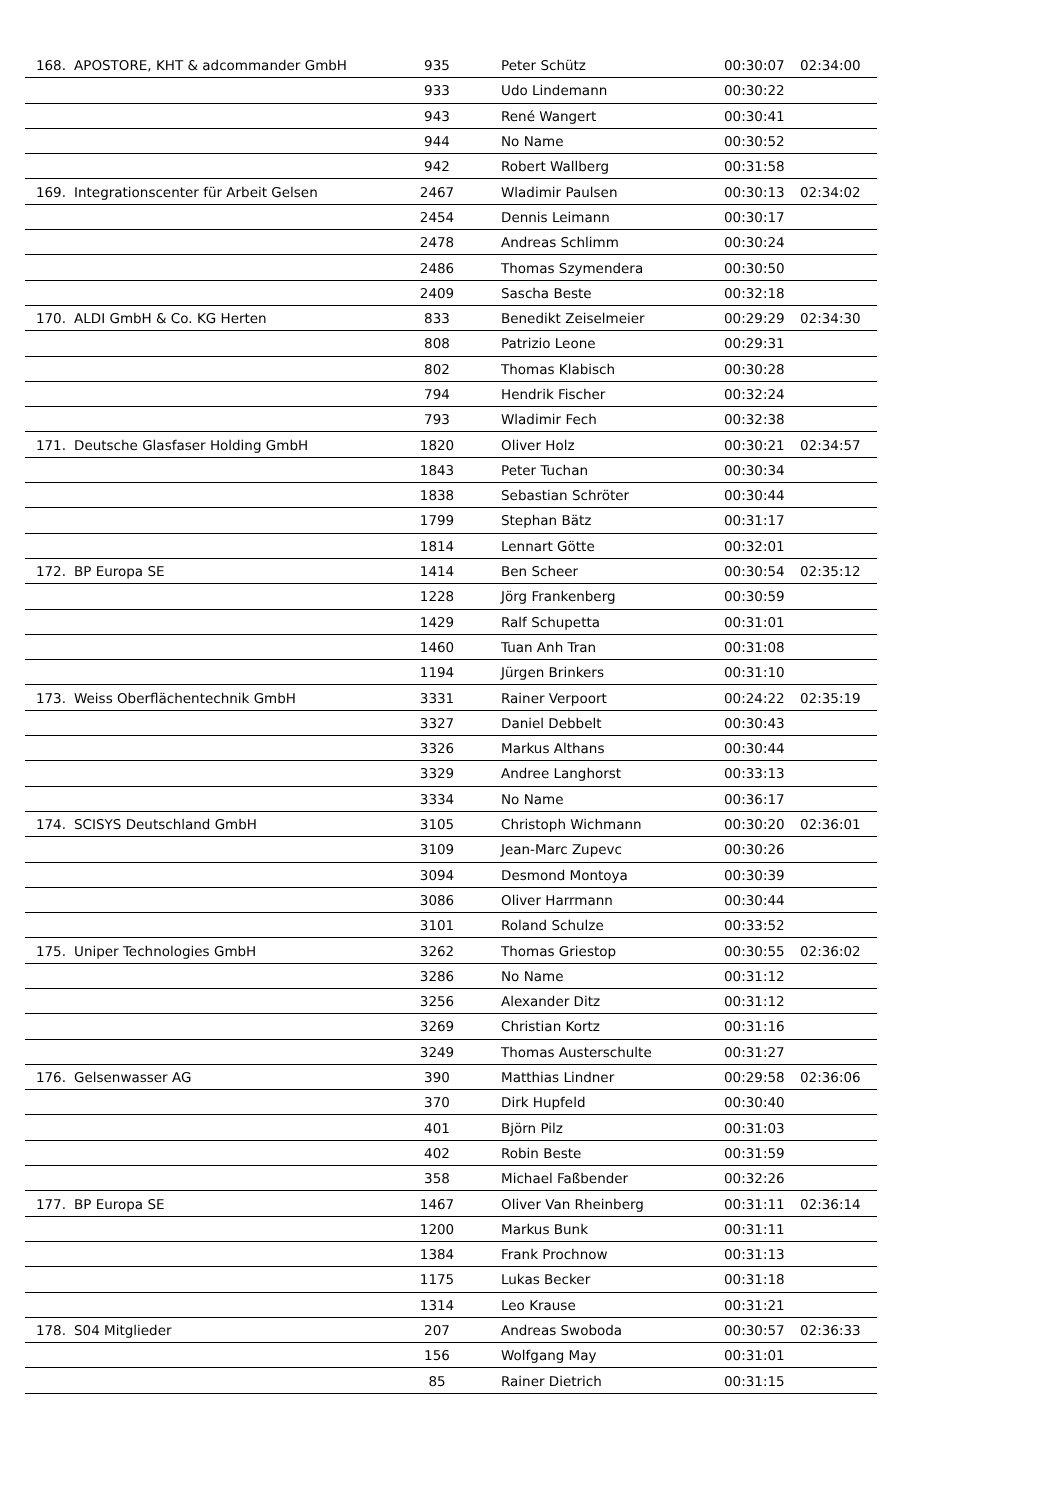| 168. | APOSTORE, KHT & adcommander GmbH | 935 | Peter Schütz | 00:30:07 | 02:34:00 |
| | | 933 | Udo Lindemann | 00:30:22 | |
| | | 943 | René Wangert | 00:30:41 | |
| | | 944 | No Name | 00:30:52 | |
| | | 942 | Robert Wallberg | 00:31:58 | |
| 169. | Integrationscenter für Arbeit Gelsen | 2467 | Wladimir Paulsen | 00:30:13 | 02:34:02 |
| | | 2454 | Dennis Leimann | 00:30:17 | |
| | | 2478 | Andreas Schlimm | 00:30:24 | |
| | | 2486 | Thomas Szymendera | 00:30:50 | |
| | | 2409 | Sascha Beste | 00:32:18 | |
| 170. | ALDI GmbH & Co. KG Herten | 833 | Benedikt Zeiselmeier | 00:29:29 | 02:34:30 |
| | | 808 | Patrizio Leone | 00:29:31 | |
| | | 802 | Thomas Klabisch | 00:30:28 | |
| | | 794 | Hendrik Fischer | 00:32:24 | |
| | | 793 | Wladimir Fech | 00:32:38 | |
| 171. | Deutsche Glasfaser Holding GmbH | 1820 | Oliver Holz | 00:30:21 | 02:34:57 |
| | | 1843 | Peter Tuchan | 00:30:34 | |
| | | 1838 | Sebastian Schröter | 00:30:44 | |
| | | 1799 | Stephan Bätz | 00:31:17 | |
| | | 1814 | Lennart Götte | 00:32:01 | |
| 172. | BP Europa SE | 1414 | Ben Scheer | 00:30:54 | 02:35:12 |
| | | 1228 | Jörg Frankenberg | 00:30:59 | |
| | | 1429 | Ralf Schupetta | 00:31:01 | |
| | | 1460 | Tuan Anh Tran | 00:31:08 | |
| | | 1194 | Jürgen Brinkers | 00:31:10 | |
| 173. | Weiss Oberflächentechnik GmbH | 3331 | Rainer Verpoort | 00:24:22 | 02:35:19 |
| | | 3327 | Daniel Debbelt | 00:30:43 | |
| | | 3326 | Markus Althans | 00:30:44 | |
| | | 3329 | Andree Langhorst | 00:33:13 | |
| | | 3334 | No Name | 00:36:17 | |
| 174. | SCISYS Deutschland GmbH | 3105 | Christoph Wichmann | 00:30:20 | 02:36:01 |
| | | 3109 | Jean-Marc Zupevc | 00:30:26 | |
| | | 3094 | Desmond Montoya | 00:30:39 | |
| | | 3086 | Oliver Harrmann | 00:30:44 | |
| | | 3101 | Roland Schulze | 00:33:52 | |
| 175. | Uniper Technologies GmbH | 3262 | Thomas Griestop | 00:30:55 | 02:36:02 |
| | | 3286 | No Name | 00:31:12 | |
| | | 3256 | Alexander Ditz | 00:31:12 | |
| | | 3269 | Christian Kortz | 00:31:16 | |
| | | 3249 | Thomas Austerschulte | 00:31:27 | |
| 176. | Gelsenwasser AG | 390 | Matthias Lindner | 00:29:58 | 02:36:06 |
| | | 370 | Dirk Hupfeld | 00:30:40 | |
| | | 401 | Björn Pilz | 00:31:03 | |
| | | 402 | Robin Beste | 00:31:59 | |
| | | 358 | Michael Faßbender | 00:32:26 | |
| 177. | BP Europa SE | 1467 | Oliver Van Rheinberg | 00:31:11 | 02:36:14 |
| | | 1200 | Markus Bunk | 00:31:11 | |
| | | 1384 | Frank Prochnow | 00:31:13 | |
| | | 1175 | Lukas Becker | 00:31:18 | |
| | | 1314 | Leo Krause | 00:31:21 | |
| 178. | S04 Mitglieder | 207 | Andreas Swoboda | 00:30:57 | 02:36:33 |
| | | 156 | Wolfgang May | 00:31:01 | |
| | | 85 | Rainer Dietrich | 00:31:15 | |